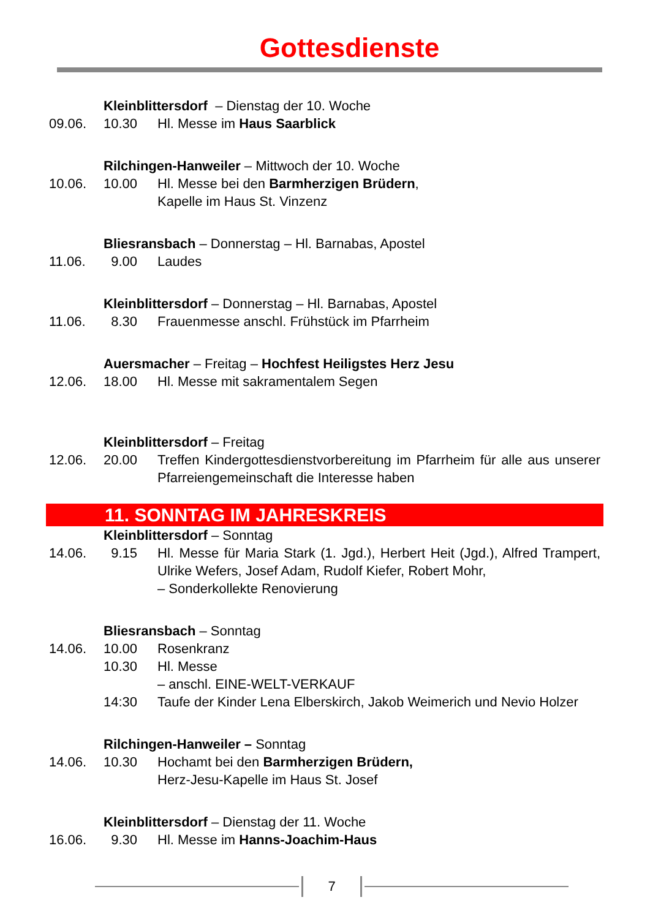Gottesdienste
Kleinblittersdorf – Dienstag der 10. Woche
09.06. 10.30 Hl. Messe im Haus Saarblick
Rilchingen-Hanweiler – Mittwoch der 10. Woche
10.06. 10.00 Hl. Messe bei den Barmherzigen Brüdern,
Kapelle im Haus St. Vinzenz
Bliesransbach – Donnerstag – Hl. Barnabas, Apostel
11.06. 9.00 Laudes
Kleinblittersdorf – Donnerstag – Hl. Barnabas, Apostel
11.06. 8.30 Frauenmesse anschl. Frühstück im Pfarrheim
Auersmacher – Freitag – Hochfest Heiligstes Herz Jesu
12.06. 18.00 Hl. Messe mit sakramentalem Segen
Kleinblittersdorf – Freitag
12.06. 20.00 Treffen Kindergottesdienstvorbereitung im Pfarrheim für alle aus unserer Pfarreiengemeinschaft die Interesse haben
11. SONNTAG IM JAHRESKREIS
Kleinblittersdorf – Sonntag
14.06. 9.15 Hl. Messe für Maria Stark (1. Jgd.), Herbert Heit (Jgd.), Alfred Trampert, Ulrike Wefers, Josef Adam, Rudolf Kiefer, Robert Mohr,
– Sonderkollekte Renovierung
Bliesransbach – Sonntag
14.06. 10.00 Rosenkranz
10.30 Hl. Messe
– anschl. EINE-WELT-VERKAUF
14:30 Taufe der Kinder Lena Elberskirch, Jakob Weimerich und Nevio Holzer
Rilchingen-Hanweiler – Sonntag
14.06. 10.30 Hochamt bei den Barmherzigen Brüdern,
Herz-Jesu-Kapelle im Haus St. Josef
Kleinblittersdorf – Dienstag der 11. Woche
16.06. 9.30 Hl. Messe im Hanns-Joachim-Haus
7